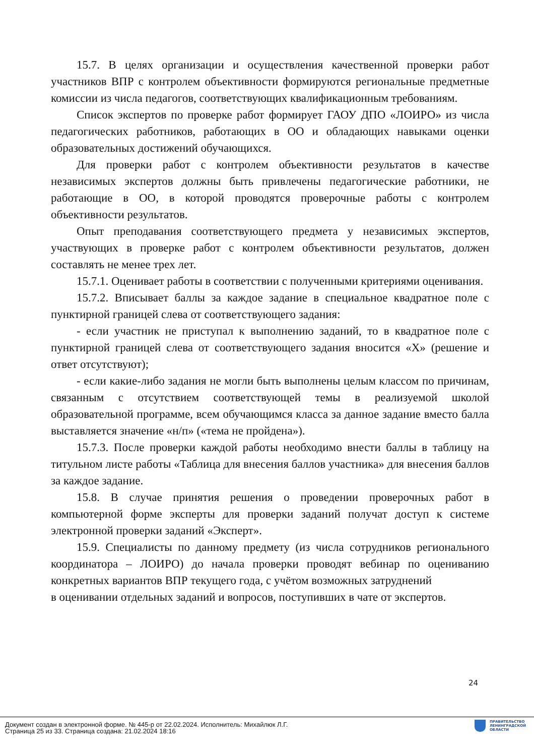15.7. В целях организации и осуществления качественной проверки работ участников ВПР с контролем объективности формируются региональные предметные комиссии из числа педагогов, соответствующих квалификационным требованиям.
Список экспертов по проверке работ формирует ГАОУ ДПО «ЛОИРО» из числа педагогических работников, работающих в ОО и обладающих навыками оценки образовательных достижений обучающихся.
Для проверки работ с контролем объективности результатов в качестве независимых экспертов должны быть привлечены педагогические работники, не работающие в ОО, в которой проводятся проверочные работы с контролем объективности результатов.
Опыт преподавания соответствующего предмета у независимых экспертов, участвующих в проверке работ с контролем объективности результатов, должен составлять не менее трех лет.
15.7.1. Оценивает работы в соответствии с полученными критериями оценивания.
15.7.2. Вписывает баллы за каждое задание в специальное квадратное поле с пунктирной границей слева от соответствующего задания:
- если участник не приступал к выполнению заданий, то в квадратное поле с пунктирной границей слева от соответствующего задания вносится «Х» (решение и ответ отсутствуют);
- если какие-либо задания не могли быть выполнены целым классом по причинам, связанным с отсутствием соответствующей темы в реализуемой школой образовательной программе, всем обучающимся класса за данное задание вместо балла выставляется значение «н/п» («тема не пройдена»).
15.7.3. После проверки каждой работы необходимо внести баллы в таблицу на титульном листе работы «Таблица для внесения баллов участника» для внесения баллов за каждое задание.
15.8. В случае принятия решения о проведении проверочных работ в компьютерной форме эксперты для проверки заданий получат доступ к системе электронной проверки заданий «Эксперт».
15.9. Специалисты по данному предмету (из числа сотрудников регионального координатора – ЛОИРО) до начала проверки проводят вебинар по оцениванию конкретных вариантов ВПР текущего года, с учётом возможных затруднений
в оценивании отдельных заданий и вопросов, поступивших в чате от экспертов.
24
Документ создан в электронной форме. № 445-р от 22.02.2024. Исполнитель: Михайлюк Л.Г.
Страница 25 из 33. Страница создана: 21.02.2024 18:16
ПРАВИТЕЛЬСТВО
ЛЕНИНГРАДСКОЙ
ОБЛАСТИ